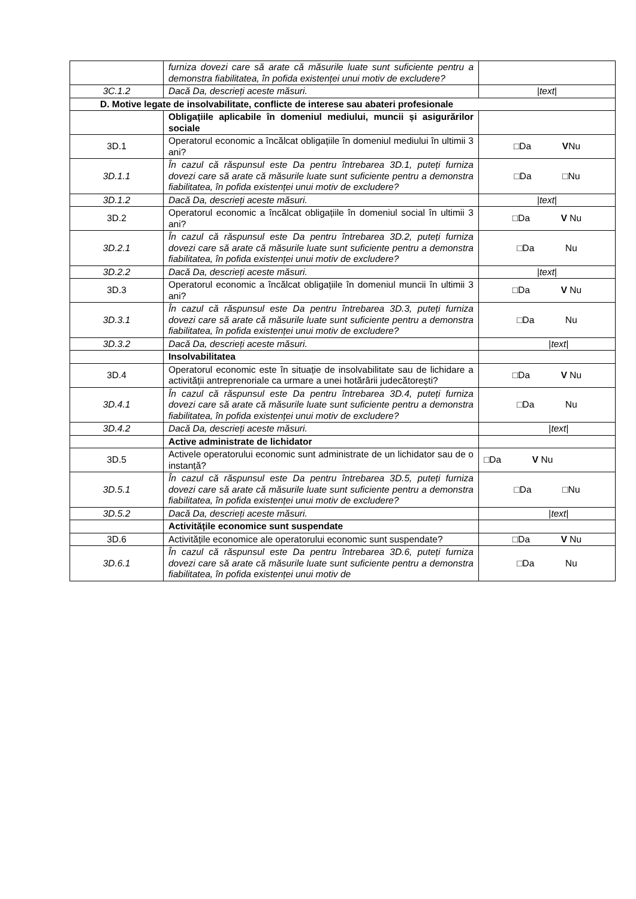| | furniza dovezi care să arate că măsurile luate sunt suficiente pentru a demonstra fiabilitatea, în pofida existenței unui motiv de excludere? | |
| 3C.1.2 | Dacă Da, descrieți aceste măsuri. | / text / |
| D. Motive legate de insolvabilitate, conflicte de interese sau abateri profesionale | | |
| | Obligațiile aplicabile în domeniul mediului, muncii și asigurărilor sociale | |
| 3D.1 | Operatorul economic a încălcat obligațiile în domeniul mediului în ultimii 3 ani? | □Da V Nu |
| 3D.1.1 | În cazul că răspunsul este Da pentru întrebarea 3D.1, puteți furniza dovezi care să arate că măsurile luate sunt suficiente pentru a demonstra fiabilitatea, în pofida existenței unui motiv de excludere? | □Da □Nu |
| 3D.1.2 | Dacă Da, descrieți aceste măsuri. | / text / |
| 3D.2 | Operatorul economic a încălcat obligațiile în domeniul social în ultimii 3 ani? | □Da V Nu |
| 3D.2.1 | În cazul că răspunsul este Da pentru întrebarea 3D.2, puteți furniza dovezi care să arate că măsurile luate sunt suficiente pentru a demonstra fiabilitatea, în pofida existenței unui motiv de excludere? | □Da Nu |
| 3D.2.2 | Dacă Da, descrieți aceste măsuri. | / text / |
| 3D.3 | Operatorul economic a încălcat obligațiile în domeniul muncii în ultimii 3 ani? | □Da V Nu |
| 3D.3.1 | În cazul că răspunsul este Da pentru întrebarea 3D.3, puteți furniza dovezi care să arate că măsurile luate sunt suficiente pentru a demonstra fiabilitatea, în pofida existenței unui motiv de excludere? | □Da Nu |
| 3D.3.2 | Dacă Da, descrieți aceste măsuri. | / text / |
| | Insolvabilitatea | |
| 3D.4 | Operatorul economic este în situație de insolvabilitate sau de lichidare a activității antreprenoriale ca urmare a unei hotărârii judecătorești? | □Da V Nu |
| 3D.4.1 | În cazul că răspunsul este Da pentru întrebarea 3D.4, puteți furniza dovezi care să arate că măsurile luate sunt suficiente pentru a demonstra fiabilitatea, în pofida existenței unui motiv de excludere? | □Da Nu |
| 3D.4.2 | Dacă Da, descrieți aceste măsuri. | / text / |
| | Active administrate de lichidator | |
| 3D.5 | Activele operatorului economic sunt administrate de un lichidator sau de o instanță? | □Da V Nu |
| 3D.5.1 | În cazul că răspunsul este Da pentru întrebarea 3D.5, puteți furniza dovezi care să arate că măsurile luate sunt suficiente pentru a demonstra fiabilitatea, în pofida existenței unui motiv de excludere? | □Da □Nu |
| 3D.5.2 | Dacă Da, descrieți aceste măsuri. | / text / |
| | Activitățile economice sunt suspendate | |
| 3D.6 | Activitățile economice ale operatorului economic sunt suspendate? | □Da V Nu |
| 3D.6.1 | În cazul că răspunsul este Da pentru întrebarea 3D.6, puteți furniza dovezi care să arate că măsurile luate sunt suficiente pentru a demonstra fiabilitatea, în pofida existenței unui motiv de | □Da Nu |